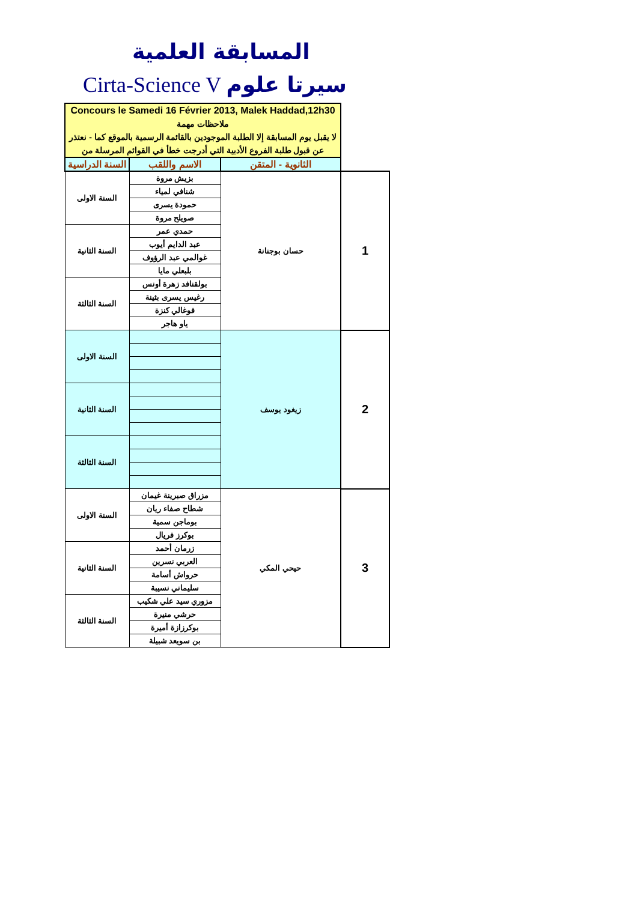المسابقة العلمية
Cirta-Science V سيرتا علوم
| Concours le Samedi 16 Février 2013, Malek Haddad,12h30 ملاحظات مهمة لا يقبل يوم المسابقة إلا الطلبة الموجودين بالقائمة الرسمية بالموقع كما - نعتذر عن قبول طلبة الفروع الأدبية التي أدرجت خطأ في القوائم المرسلة من | | | |
| السنة الدراسية | الاسم واللقب | الثانوية - المتقن | |
| السنة الاولى | بزيش مروة | حسان بوجنانة | 1 |
| | شنافي لمياء | | |
| | حمودة يسرى | | |
| | صويلح مروة | | |
| السنة الثانية | حمدي عمر | | |
| | عبد الدايم أيوب | | |
| | غوالمي عبد الرؤوف | | |
| | بلبعلي مايا | | |
| السنة الثالثة | بولقنافد زهرة أونس | | |
| | رغيس يسرى بثينة | | |
| | فوغالي كنزة | | |
| | ياو هاجر | | |
| السنة الاولى | | زيغود يوسف | 2 |
| السنة الثانية | | | |
| السنة الثالثة | | | |
| السنة الاولى | مزراق صبرينة غيمان | حيحي المكي | 3 |
| | شطاح صفاء ريان | | |
| | بوماجن سمية | | |
| | بوكرز فريال | | |
| السنة الثانية | زرمان أحمد | | |
| | العربي نسرين | | |
| | حرواش أسامة | | |
| | سليماني نسيبة | | |
| السنة الثالثة | مزوري سيد علي شكيب | | |
| | حرشي منيرة | | |
| | بوكرزازة أميرة | | |
| | بن سويعد شبيلة | | |